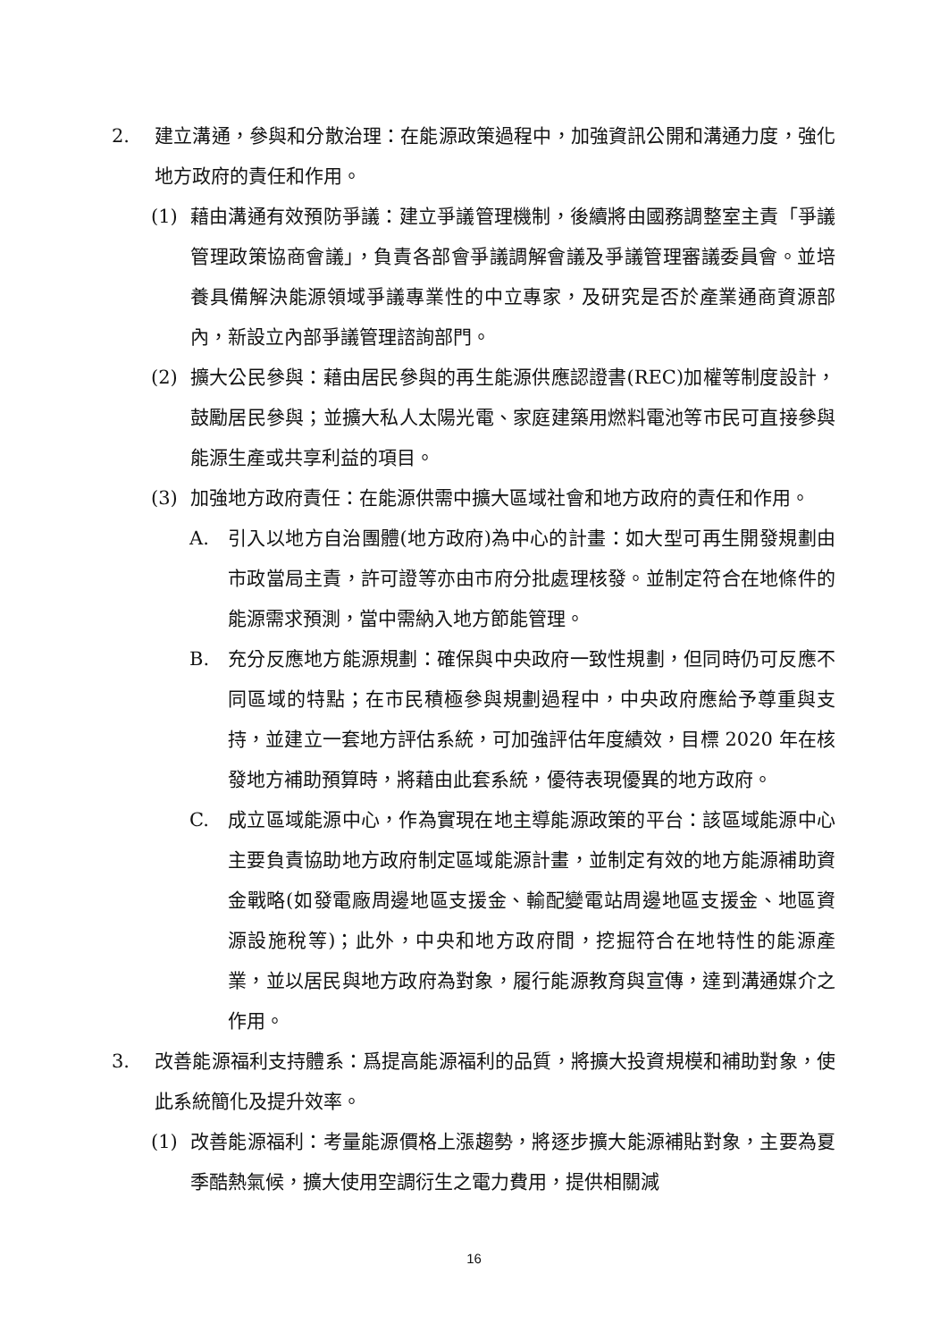2. 建立溝通，參與和分散治理：在能源政策過程中，加強資訊公開和溝通力度，強化地方政府的責任和作用。
(1) 藉由溝通有效預防爭議：建立爭議管理機制，後續將由國務調整室主責「爭議管理政策協商會議」，負責各部會爭議調解會議及爭議管理審議委員會。並培養具備解決能源領域爭議專業性的中立專家，及研究是否於產業通商資源部內，新設立內部爭議管理諮詢部門。
(2) 擴大公民參與：藉由居民參與的再生能源供應認證書(REC)加權等制度設計，鼓勵居民參與；並擴大私人太陽光電、家庭建築用燃料電池等市民可直接參與能源生產或共享利益的項目。
(3) 加強地方政府責任：在能源供需中擴大區域社會和地方政府的責任和作用。
A. 引入以地方自治團體(地方政府)為中心的計畫：如大型可再生開發規劃由市政當局主責，許可證等亦由市府分批處理核發。並制定符合在地條件的能源需求預測，當中需納入地方節能管理。
B. 充分反應地方能源規劃：確保與中央政府一致性規劃，但同時仍可反應不同區域的特點；在市民積極參與規劃過程中，中央政府應給予尊重與支持，並建立一套地方評估系統，可加強評估年度績效，目標 2020 年在核發地方補助預算時，將藉由此套系統，優待表現優異的地方政府。
C. 成立區域能源中心，作為實現在地主導能源政策的平台：該區域能源中心主要負責協助地方政府制定區域能源計畫，並制定有效的地方能源補助資金戰略(如發電廠周邊地區支援金、輸配變電站周邊地區支援金、地區資源設施稅等)；此外，中央和地方政府間，挖掘符合在地特性的能源產業，並以居民與地方政府為對象，履行能源教育與宣傳，達到溝通媒介之作用。
3. 改善能源福利支持體系：爲提高能源福利的品質，將擴大投資規模和補助對象，使此系統簡化及提升效率。
(1) 改善能源福利：考量能源價格上漲趨勢，將逐步擴大能源補貼對象，主要為夏季酷熱氣候，擴大使用空調衍生之電力費用，提供相關減
16